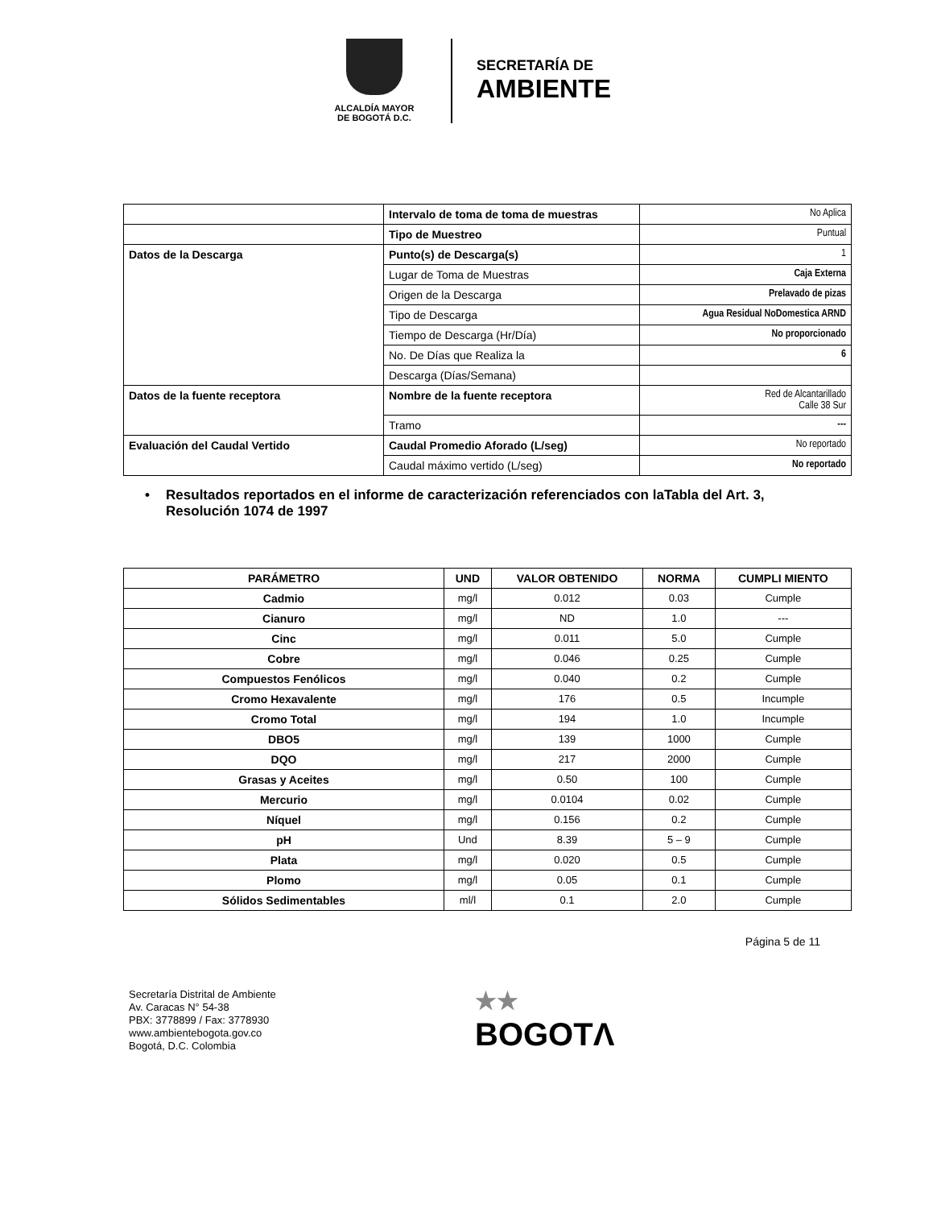ALCALDÍA MAYOR
DE BOGOTÁ D.C.
SECRETARÍA DE
AMBIENTE
| | Intervalo de toma de toma de muestras | No Aplica |
| | Tipo de Muestreo | Puntual |
| Datos de la Descarga | Punto(s) de Descarga(s) | 1 |
| | Lugar de Toma de Muestras | Caja Externa |
| | Origen de la Descarga | Prelavado de pizas |
| | Tipo de Descarga | Agua Residual NoDomestica ARND |
| | Tiempo de Descarga (Hr/Día) | No proporcionado |
| | No. De Días que Realiza la | 6 |
| | Descarga (Días/Semana) | |
| Datos de la fuente receptora | Nombre de la fuente receptora | Red de Alcantarillado Calle 38 Sur |
| | Tramo | --- |
| Evaluación del Caudal Vertido | Caudal Promedio Aforado (L/seg) | No reportado |
| | Caudal máximo vertido (L/seg) | No reportado |
• Resultados reportados en el informe de caracterización referenciados con laTabla del Art. 3, Resolución 1074 de 1997
| PARÁMETRO | UND | VALOR OBTENIDO | NORMA | CUMPLI MIENTO |
| --- | --- | --- | --- | --- |
| Cadmio | mg/l | 0.012 | 0.03 | Cumple |
| Cianuro | mg/l | ND | 1.0 | --- |
| Cinc | mg/l | 0.011 | 5.0 | Cumple |
| Cobre | mg/l | 0.046 | 0.25 | Cumple |
| Compuestos Fenólicos | mg/l | 0.040 | 0.2 | Cumple |
| Cromo Hexavalente | mg/l | 176 | 0.5 | Incumple |
| Cromo Total | mg/l | 194 | 1.0 | Incumple |
| DBO5 | mg/l | 139 | 1000 | Cumple |
| DQO | mg/l | 217 | 2000 | Cumple |
| Grasas y Aceites | mg/l | 0.50 | 100 | Cumple |
| Mercurio | mg/l | 0.0104 | 0.02 | Cumple |
| Níquel | mg/l | 0.156 | 0.2 | Cumple |
| pH | Und | 8.39 | 5 – 9 | Cumple |
| Plata | mg/l | 0.020 | 0.5 | Cumple |
| Plomo | mg/l | 0.05 | 0.1 | Cumple |
| Sólidos Sedimentables | ml/l | 0.1 | 2.0 | Cumple |
Página 5 de 11
Secretaría Distrital de Ambiente
Av. Caracas N° 54-38
PBX: 3778899 / Fax: 3778930
www.ambientebogota.gov.co
Bogotá, D.C. Colombia
★★
BOGOTΛ